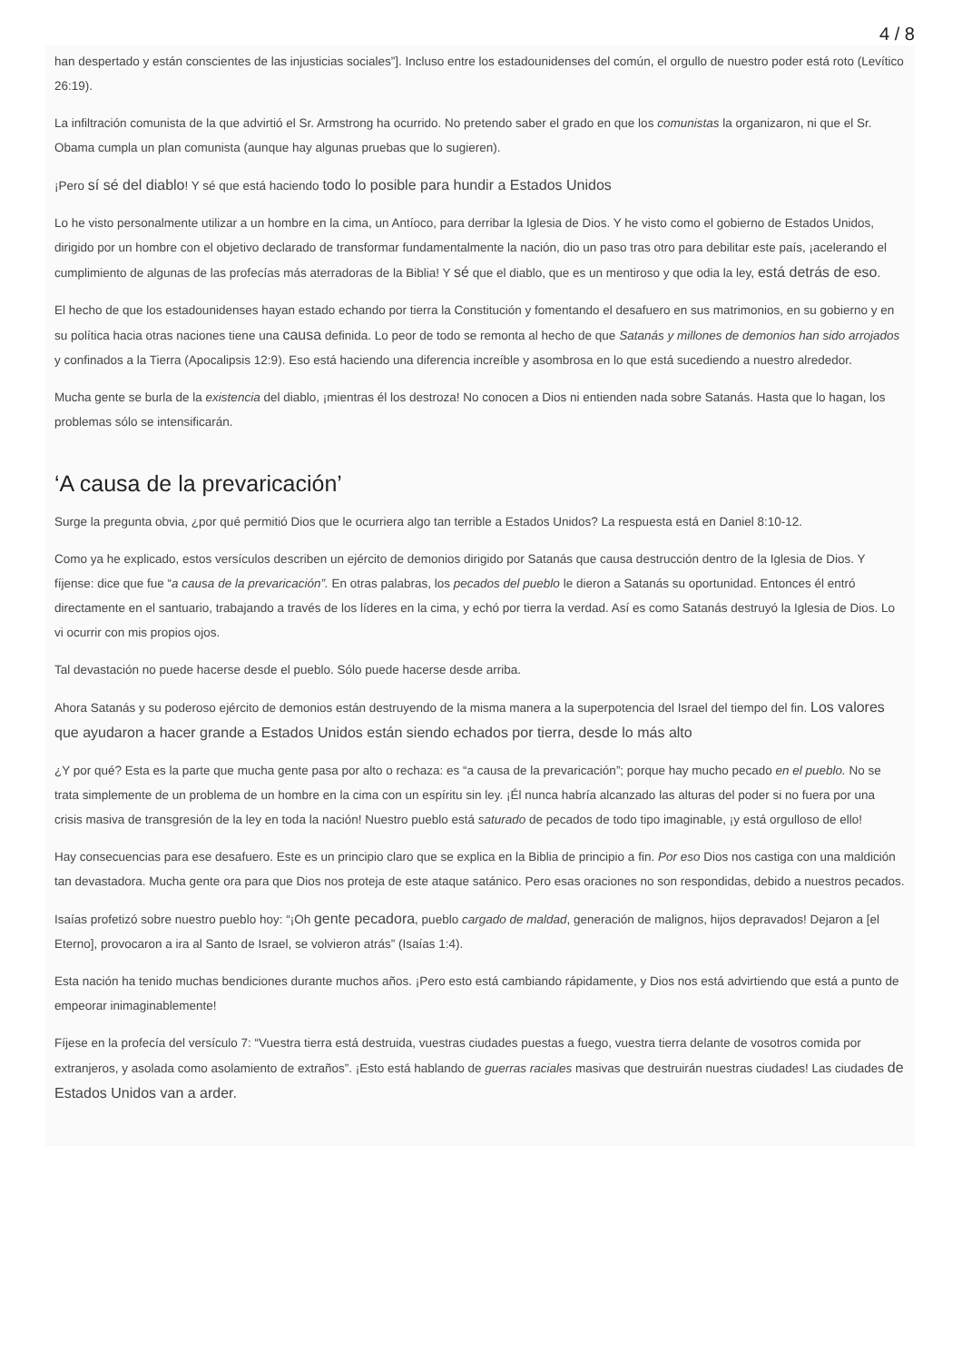4 / 8
han despertado y están conscientes de las injusticias sociales”]. Incluso entre los estadounidenses del común, el orgullo de nuestro poder está roto (Levítico 26:19).
La infiltración comunista de la que advirtió el Sr. Armstrong ha ocurrido. No pretendo saber el grado en que los comunistas la organizaron, ni que el Sr. Obama cumpla un plan comunista (aunque hay algunas pruebas que lo sugieren).
¡Pero sí sé del diablo! Y sé que está haciendo todo lo posible para hundir a Estados Unidos
Lo he visto personalmente utilizar a un hombre en la cima, un Antíoco, para derribar la Iglesia de Dios. Y he visto como el gobierno de Estados Unidos, dirigido por un hombre con el objetivo declarado de transformar fundamentalmente la nación, dio un paso tras otro para debilitar este país, ¡acelerando el cumplimiento de algunas de las profecías más aterradoras de la Biblia! Y sé que el diablo, que es un mentiroso y que odia la ley, está detrás de eso.
El hecho de que los estadounidenses hayan estado echando por tierra la Constitución y fomentando el desafuero en sus matrimonios, en su gobierno y en su política hacia otras naciones tiene una causa definida. Lo peor de todo se remonta al hecho de que Satanás y millones de demonios han sido arrojados y confinados a la Tierra (Apocalipsis 12:9). Eso está haciendo una diferencia increíble y asombrosa en lo que está sucediendo a nuestro alrededor.
Mucha gente se burla de la existencia del diablo, ¡mientras él los destroza! No conocen a Dios ni entienden nada sobre Satanás. Hasta que lo hagan, los problemas sólo se intensificarán.
‘A causa de la prevaricación’
Surge la pregunta obvia, ¿por qué permitió Dios que le ocurriera algo tan terrible a Estados Unidos? La respuesta está en Daniel 8:10-12.
Como ya he explicado, estos versículos describen un ejército de demonios dirigido por Satanás que causa destrucción dentro de la Iglesia de Dios. Y fíjense: dice que fue “a causa de la prevaricación”. En otras palabras, los pecados del pueblo le dieron a Satanás su oportunidad. Entonces él entró directamente en el santuario, trabajando a través de los líderes en la cima, y echó por tierra la verdad. Así es como Satanás destruyó la Iglesia de Dios. Lo vi ocurrir con mis propios ojos.
Tal devastación no puede hacerse desde el pueblo. Sólo puede hacerse desde arriba.
Ahora Satanás y su poderoso ejército de demonios están destruyendo de la misma manera a la superpotencia del Israel del tiempo del fin. Los valores que ayudaron a hacer grande a Estados Unidos están siendo echados por tierra, desde lo más alto
¿Y por qué? Esta es la parte que mucha gente pasa por alto o rechaza: es “a causa de la prevaricación”; porque hay mucho pecado en el pueblo. No se trata simplemente de un problema de un hombre en la cima con un espíritu sin ley. ¡Él nunca habría alcanzado las alturas del poder si no fuera por una crisis masiva de transgresión de la ley en toda la nación! Nuestro pueblo está saturado de pecados de todo tipo imaginable, ¡y está orgulloso de ello!
Hay consecuencias para ese desafuero. Este es un principio claro que se explica en la Biblia de principio a fin. Por eso Dios nos castiga con una maldición tan devastadora. Mucha gente ora para que Dios nos proteja de este ataque satánico. Pero esas oraciones no son respondidas, debido a nuestros pecados.
Isaías profetizó sobre nuestro pueblo hoy: “¡Oh gente pecadora, pueblo cargado de maldad, generación de malignos, hijos depravados! Dejaron a [el Eterno], provocaron a ira al Santo de Israel, se volvieron atrás” (Isaías 1:4).
Esta nación ha tenido muchas bendiciones durante muchos años. ¡Pero esto está cambiando rápidamente, y Dios nos está advirtiendo que está a punto de empeorar inimaginablemente!
Fíjese en la profecía del versículo 7: “Vuestra tierra está destruida, vuestras ciudades puestas a fuego, vuestra tierra delante de vosotros comida por extranjeros, y asolada como asolamiento de extraños”. ¡Esto está hablando de guerras raciales masivas que destruirán nuestras ciudades! Las ciudades de Estados Unidos van a arder.